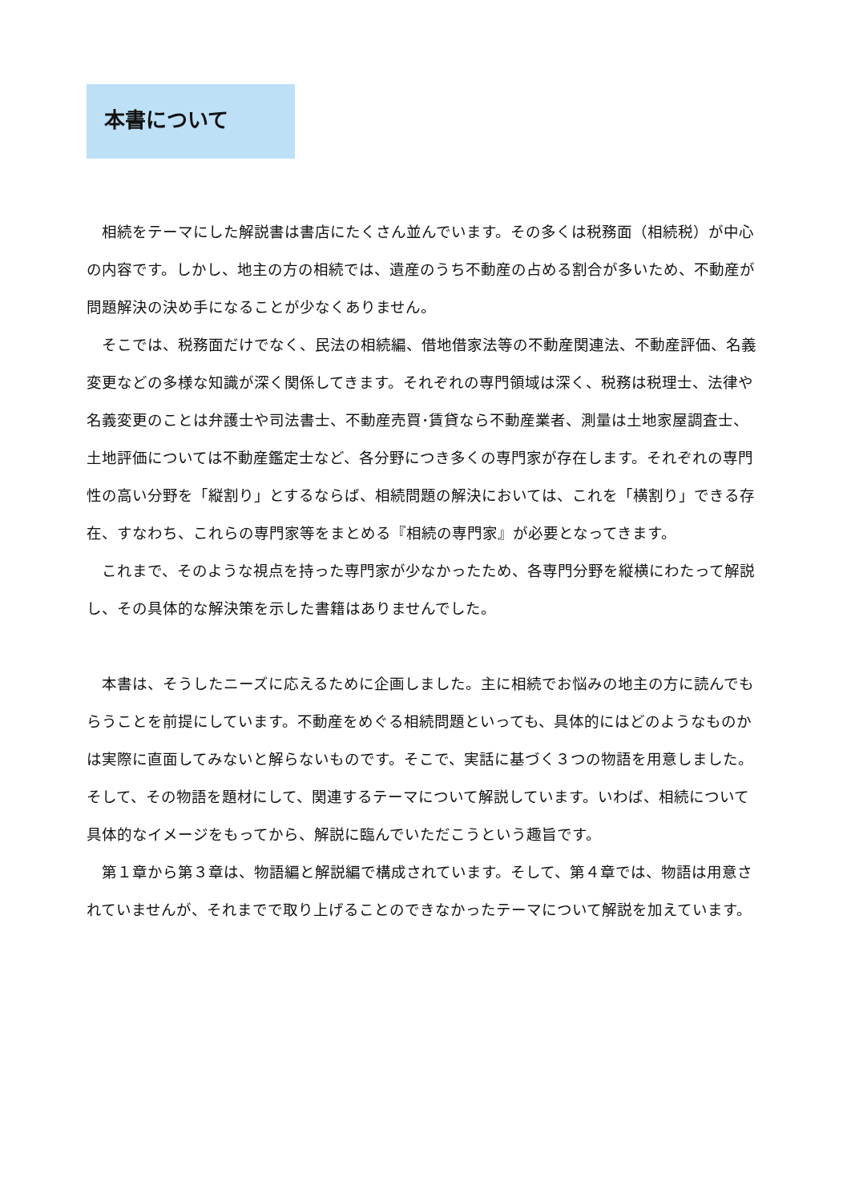本書について
相続をテーマにした解説書は書店にたくさん並んでいます。その多くは税務面（相続税）が中心の内容です。しかし、地主の方の相続では、遺産のうち不動産の占める割合が多いため、不動産が問題解決の決め手になることが少なくありません。
そこでは、税務面だけでなく、民法の相続編、借地借家法等の不動産関連法、不動産評価、名義変更などの多様な知識が深く関係してきます。それぞれの専門領域は深く、税務は税理士、法律や名義変更のことは弁護士や司法書士、不動産売買･賃貸なら不動産業者、測量は土地家屋調査士、土地評価については不動産鑑定士など、各分野につき多くの専門家が存在します。それぞれの専門性の高い分野を「縦割り」とするならば、相続問題の解決においては、これを「横割り」できる存在、すなわち、これらの専門家等をまとめる『相続の専門家』が必要となってきます。
これまで、そのような視点を持った専門家が少なかったため、各専門分野を縦横にわたって解説し、その具体的な解決策を示した書籍はありませんでした。
本書は、そうしたニーズに応えるために企画しました。主に相続でお悩みの地主の方に読んでもらうことを前提にしています。不動産をめぐる相続問題といっても、具体的にはどのようなものかは実際に直面してみないと解らないものです。そこで、実話に基づく３つの物語を用意しました。そして、その物語を題材にして、関連するテーマについて解説しています。いわば、相続について具体的なイメージをもってから、解説に臨んでいただこうという趣旨です。
第１章から第３章は、物語編と解説編で構成されています。そして、第４章では、物語は用意されていませんが、それまでで取り上げることのできなかったテーマについて解説を加えています。